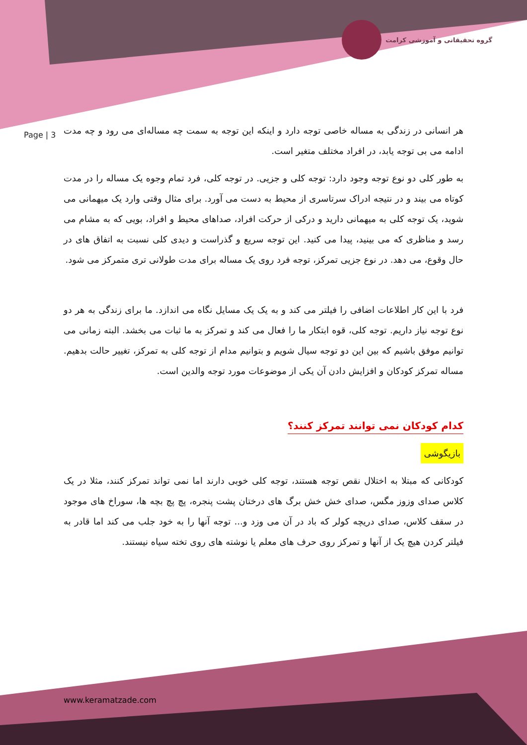گروه تحقیقاتی و آموزشی کرامت
Page | 3
هر انسانی در زندگی به مساله خاصی توجه دارد و اینکه این توجه به سمت چه مساله‌ای می رود و چه مدت ادامه می بی توجه یابد، در افراد مختلف متغیر است.
به طور کلی دو نوع توجه وجود دارد: توجه کلی و جزیی. در توجه کلی، فرد تمام وجوه یک مساله را در مدت کوتاه می بیند و در نتیجه ادراک سرتاسری از محیط به دست می آورد. برای مثال وقتی وارد یک میهمانی می شوید، یک توجه کلی به میهمانی دارید و درکی از حرکت افراد، صداهای محیط و افراد، بویی که به مشام می رسد و مناظری که می بینید، پیدا می کنید. این توجه سریع و گذراست و دیدی کلی نسبت به اتفاق های در حال وقوع، می دهد. در نوع جزیی تمرکز، توجه فرد روی یک مساله برای مدت طولانی تری متمرکز می شود.
فرد با این کار اطلاعات اضافی را فیلتر می کند و به یک یک مسایل نگاه می اندازد. ما برای زندگی به هر دو نوع توجه نیاز داریم. توجه کلی، قوه ابتکار ما را فعال می کند و تمرکز به ما ثبات می بخشد. البته زمانی می توانیم موفق باشیم که بین این دو توجه سیال شویم و بتوانیم مدام از توجه کلی به تمرکز، تغییر حالت بدهیم. مساله تمرکز کودکان و افزایش دادن آن یکی از موضوعات مورد توجه والدین است.
کدام کودکان نمی توانند تمرکز کنند؟
بازیگوشی
کودکانی که مبتلا به اختلال نقص توجه هستند، توجه کلی خوبی دارند اما نمی تواند تمرکز کنند، مثلا در یک کلاس صدای وزوز مگس، صدای خش خش برگ های درختان پشت پنجره، پچ پچ بچه ها، سوراخ های موجود در سقف کلاس، صدای دریچه کولر که باد در آن می وزد و... توجه آنها را به خود جلب می کند اما قادر به فیلتر کردن هیچ یک از آنها و تمرکز روی حرف های معلم یا نوشته های روی تخته سیاه نیستند.
www.keramatzade.com